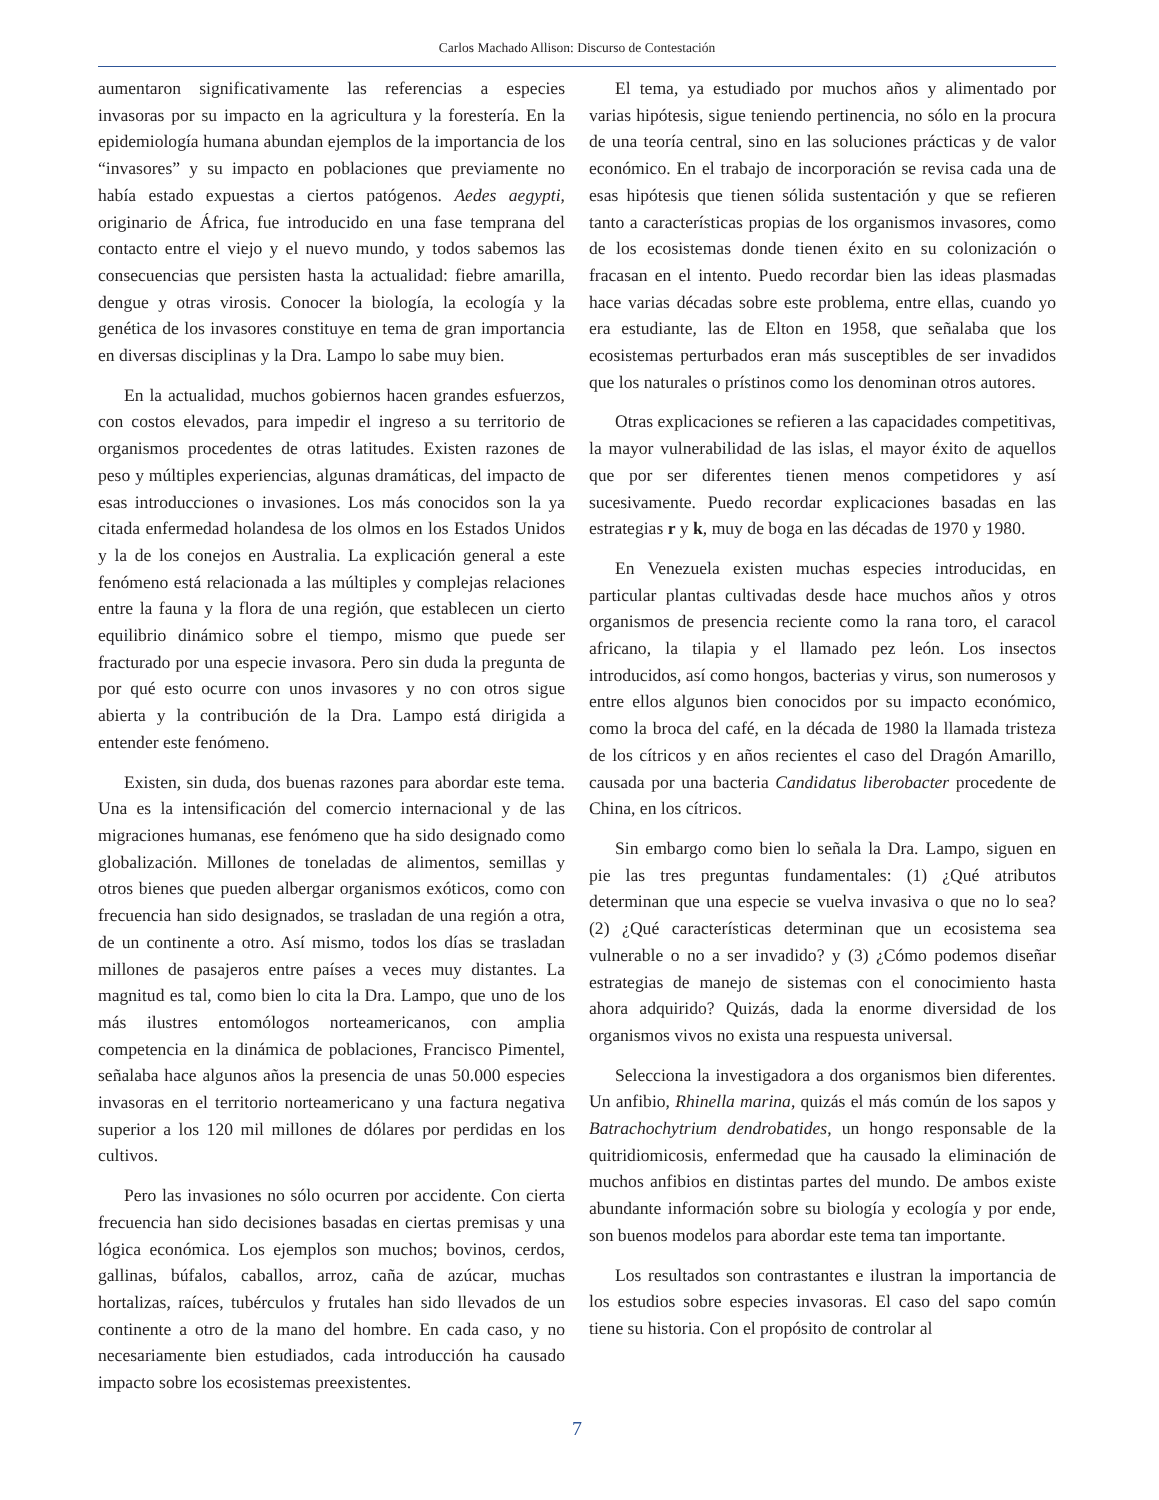Carlos Machado Allison: Discurso de Contestación
aumentaron significativamente las referencias a especies invasoras por su impacto en la agricultura y la forestería. En la epidemiología humana abundan ejemplos de la importancia de los “invasores” y su impacto en poblaciones que previamente no había estado expuestas a ciertos patógenos. Aedes aegypti, originario de África, fue introducido en una fase temprana del contacto entre el viejo y el nuevo mundo, y todos sabemos las consecuencias que persisten hasta la actualidad: fiebre amarilla, dengue y otras virosis. Conocer la biología, la ecología y la genética de los invasores constituye en tema de gran importancia en diversas disciplinas y la Dra. Lampo lo sabe muy bien.
En la actualidad, muchos gobiernos hacen grandes esfuerzos, con costos elevados, para impedir el ingreso a su territorio de organismos procedentes de otras latitudes. Existen razones de peso y múltiples experiencias, algunas dramáticas, del impacto de esas introducciones o invasiones. Los más conocidos son la ya citada enfermedad holandesa de los olmos en los Estados Unidos y la de los conejos en Australia. La explicación general a este fenómeno está relacionada a las múltiples y complejas relaciones entre la fauna y la flora de una región, que establecen un cierto equilibrio dinámico sobre el tiempo, mismo que puede ser fracturado por una especie invasora. Pero sin duda la pregunta de por qué esto ocurre con unos invasores y no con otros sigue abierta y la contribución de la Dra. Lampo está dirigida a entender este fenómeno.
Existen, sin duda, dos buenas razones para abordar este tema. Una es la intensificación del comercio internacional y de las migraciones humanas, ese fenómeno que ha sido designado como globalización. Millones de toneladas de alimentos, semillas y otros bienes que pueden albergar organismos exóticos, como con frecuencia han sido designados, se trasladan de una región a otra, de un continente a otro. Así mismo, todos los días se trasladan millones de pasajeros entre países a veces muy distantes. La magnitud es tal, como bien lo cita la Dra. Lampo, que uno de los más ilustres entomólogos norteamericanos, con amplia competencia en la dinámica de poblaciones, Francisco Pimentel, señalaba hace algunos años la presencia de unas 50.000 especies invasoras en el territorio norteamericano y una factura negativa superior a los 120 mil millones de dólares por perdidas en los cultivos.
Pero las invasiones no sólo ocurren por accidente. Con cierta frecuencia han sido decisiones basadas en ciertas premisas y una lógica económica. Los ejemplos son muchos; bovinos, cerdos, gallinas, búfalos, caballos, arroz, caña de azúcar, muchas hortalizas, raíces, tubérculos y frutales han sido llevados de un continente a otro de la mano del hombre. En cada caso, y no necesariamente bien estudiados, cada introducción ha causado impacto sobre los ecosistemas preexistentes.
El tema, ya estudiado por muchos años y alimentado por varias hipótesis, sigue teniendo pertinencia, no sólo en la procura de una teoría central, sino en las soluciones prácticas y de valor económico. En el trabajo de incorporación se revisa cada una de esas hipótesis que tienen sólida sustentación y que se refieren tanto a características propias de los organismos invasores, como de los ecosistemas donde tienen éxito en su colonización o fracasan en el intento. Puedo recordar bien las ideas plasmadas hace varias décadas sobre este problema, entre ellas, cuando yo era estudiante, las de Elton en 1958, que señalaba que los ecosistemas perturbados eran más susceptibles de ser invadidos que los naturales o prístinos como los denominan otros autores.
Otras explicaciones se refieren a las capacidades competitivas, la mayor vulnerabilidad de las islas, el mayor éxito de aquellos que por ser diferentes tienen menos competidores y así sucesivamente. Puedo recordar explicaciones basadas en las estrategias r y k, muy de boga en las décadas de 1970 y 1980.
En Venezuela existen muchas especies introducidas, en particular plantas cultivadas desde hace muchos años y otros organismos de presencia reciente como la rana toro, el caracol africano, la tilapia y el llamado pez león. Los insectos introducidos, así como hongos, bacterias y virus, son numerosos y entre ellos algunos bien conocidos por su impacto económico, como la broca del café, en la década de 1980 la llamada tristeza de los cítricos y en años recientes el caso del Dragón Amarillo, causada por una bacteria Candidatus liberobacter procedente de China, en los cítricos.
Sin embargo como bien lo señala la Dra. Lampo, siguen en pie las tres preguntas fundamentales: (1) ¿Qué atributos determinan que una especie se vuelva invasiva o que no lo sea? (2) ¿Qué características determinan que un ecosistema sea vulnerable o no a ser invadido? y (3) ¿Cómo podemos diseñar estrategias de manejo de sistemas con el conocimiento hasta ahora adquirido? Quizás, dada la enorme diversidad de los organismos vivos no exista una respuesta universal.
Selecciona la investigadora a dos organismos bien diferentes. Un anfibio, Rhinella marina, quizás el más común de los sapos y Batrachochytrium dendrobatides, un hongo responsable de la quitridiomicosis, enfermedad que ha causado la eliminación de muchos anfibios en distintas partes del mundo. De ambos existe abundante información sobre su biología y ecología y por ende, son buenos modelos para abordar este tema tan importante.
Los resultados son contrastantes e ilustran la importancia de los estudios sobre especies invasoras. El caso del sapo común tiene su historia. Con el propósito de controlar al
7